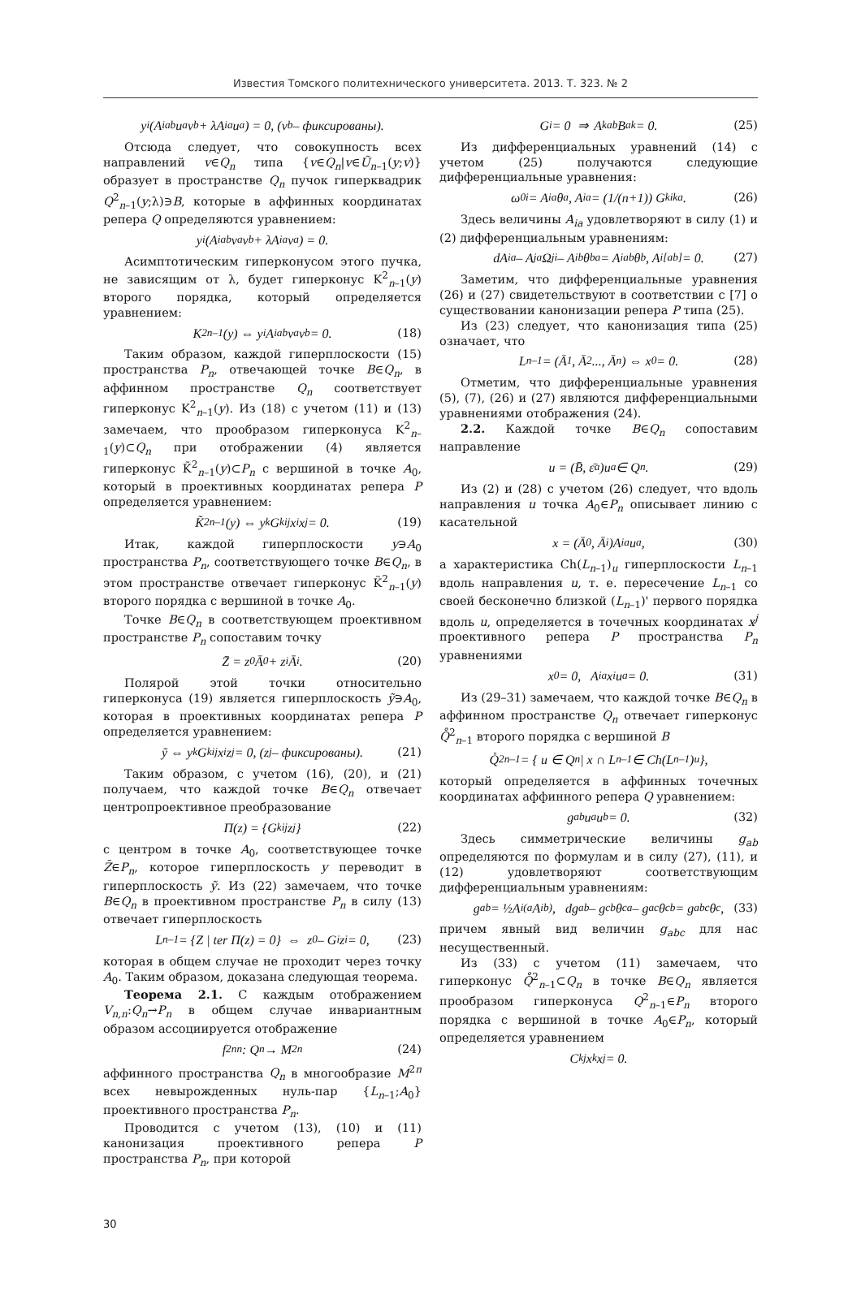Известия Томского политехнического университета. 2013. Т. 323. № 2
y<sub>i</sub>(A<sup>i</sup><sub>ab</sub>u<sup>a</sup>v<sup>b</sup> + λA<sup>i</sup><sub>a</sub>u<sup>a</sup>) = 0, (v<sup>b</sup> – фиксированы).
Отсюда следует, что совокупность всех направлений v∈Q<sub>n</sub> типа {v∈Q<sub>n</sub>|v∈Ũ<sub>n</sub><sub>–1</sub>(y;v)} образует в пространстве Q<sub>n</sub> пучок гиперквадрик Q<sup>2</sup><sub>n–1</sub>(y;λ)∋B, которые в аффинных координатах репера Q определяются уравнением:
y<sub>i</sub>(A<sup>i</sup><sub>ab</sub>v<sup>a</sup>v<sup>b</sup> + λA<sup>i</sup><sub>a</sub>v<sup>a</sup>) = 0.
Асимптотическим гиперконусом этого пучка, не зависящим от λ, будет гиперконус K<sup>2</sup><sub>n–1</sub>(y) второго порядка, который определяется уравнением:
K<sup>2</sup><sub>n–1</sub>(y) ⇔ y<sub>i</sub>A<sup>i</sup><sub>ab</sub>v<sup>a</sup>v<sup>b</sup> = 0. (18)
Таким образом, каждой гиперплоскости (15) пространства P<sub>n</sub>, отвечающей точке B∈Q<sub>n</sub>, в аффинном пространстве Q<sub>n</sub> соответствует гиперконус K<sup>2</sup><sub>n–1</sub>(y). Из (18) с учетом (11) и (13) замечаем, что прообразом гиперконуса K<sup>2</sup><sub>n–1</sub>(y)⊂Q<sub>n</sub> при отображении (4) является гиперконус K̃<sup>2</sup><sub>n–1</sub>(y)⊂P<sub>n</sub> с вершиной в точке A<sub>0</sub>, который в проективных координатах репера P определяется уравнением:
K̃<sup>2</sup><sub>n–1</sub>(y) ⇔ y<sub>k</sub>G<sup>k</sup><sub>ij</sub>x<sup>i</sup>x<sup>j</sup> = 0. (19)
Итак, каждой гиперплоскости y∋A<sub>0</sub> пространства P<sub>n</sub>, соответствующего точке B∈Q<sub>n</sub>, в этом пространстве отвечает гиперконус K̃<sup>2</sup><sub>n–1</sub>(y) второго порядка с вершиной в точке A<sub>0</sub>.
Точке B∈Q<sub>n</sub> в соответствующем проективном пространстве P<sub>n</sub> сопоставим точку
Z̄ = z<sup>0</sup>Ā<sub>0</sub> + z<sup>i</sup>Ā<sub>i</sub>. (20)
Полярой этой точки относительно гиперконуса (19) является гиперплоскость ỹ∋A<sub>0</sub>, которая в проективных координатах репера P определяется уравнением:
ỹ ⇔ y<sub>k</sub>G<sup>k</sup><sub>ij</sub>x<sup>i</sup>z<sup>j</sup> = 0, (z<sup>j</sup> – фиксированы). (21)
Таким образом, с учетом (16), (20), и (21) получаем, что каждой точке B∈Q<sub>n</sub> отвечает центропроективное преобразование
Π(z) = {G<sup>k</sup><sub>ij</sub>z<sup>j</sup>} (22)
с центром в точке A<sub>0</sub>, соответствующее точке Z̄∈P<sub>n</sub>, которое гиперплоскость y переводит в гиперплоскость ỹ. Из (22) замечаем, что точке B∈Q<sub>n</sub> в проективном пространстве P<sub>n</sub> в силу (13) отвечает гиперплоскость
L<sub>n–1</sub> = {Z | ter Π(z) = 0} ⇔ z<sup>0</sup> – G<sub>i</sub>z<sup>i</sup> = 0, (23)
которая в общем случае не проходит через точку A<sub>0</sub>. Таким образом, доказана следующая теорема.
Теорема 2.1. С каждым отображением V<sub>n,n</sub>:Q<sub>n</sub>→P<sub>n</sub> в общем случае инвариантным образом ассоциируется отображение
f<sup>2n</sup><sub>n</sub> : Q<sub>n</sub> → M<sup>2n</sup> (24)
аффинного пространства Q<sub>n</sub> в многообразие M<sup>2n</sup> всех невырожденных нуль-пар {L<sub>n–1</sub>;A<sub>0</sub>} проективного пространства P<sub>n</sub>.
Проводится с учетом (13), (10) и (11) канонизация проективного репера P пространства P<sub>n</sub>, при которой
G<sub>i</sub> = 0 ⇒ A<sup>k</sup><sub>ab</sub>B<sup>a</sup><sub>k</sub> = 0. (25)
Из дифференциальных уравнений (14) с учетом (25) получаются следующие дифференциальные уравнения:
ω<sup>0</sup><sub>i</sub> = A<sub>ia</sub>θ<sup>a</sup>, A<sub>ia</sub> = (1/(n+1)) G<sup>k</sup><sub>ika</sub>. (26)
Здесь величины A<sub>ia</sub> удовлетворяют в силу (1) и (2) дифференциальным уравнениям:
dA<sub>ia</sub> – A<sub>ja</sub>Ω<sup>j</sup><sub>i</sub> – A<sub>ib</sub>θ<sup>b</sup><sub>a</sub> = A<sub>iab</sub>θ<sup>b</sup>, A<sub>i[ab]</sub> = 0. (27)
Заметим, что дифференциальные уравнения (26) и (27) свидетельствуют в соответствии с [7] о существовании канонизации репера P типа (25).
Из (23) следует, что канонизация типа (25) означает, что
L<sub>n–1</sub> = (Ā<sub>1</sub>, Ā<sub>2</sub>..., Ā<sub>n</sub>) ⇔ x<sup>0</sup> = 0. (28)
Отметим, что дифференциальные уравнения (5), (7), (26) и (27) являются дифференциальными уравнениями отображения (24).
2.2. Каждой точке B∈Q<sub>n</sub> сопоставим направление
u = (B̄, ε̄<sub>a</sub>)u<sup>a</sup> ∈ Q<sub>n</sub>. (29)
Из (2) и (28) с учетом (26) следует, что вдоль направления u точка A<sub>0</sub>∈P<sub>n</sub> описывает линию с касательной
x = (Ā<sub>0</sub>, Ā<sub>i</sub>)A<sup>i</sup><sub>a</sub>u<sup>a</sup>, (30)
а характеристика Ch(L<sub>n–1</sub>)<sub>u</sub> гиперплоскости L<sub>n–1</sub> вдоль направления u, т. е. пересечение L<sub>n–1</sub> со своей бесконечно близкой (L<sub>n–1</sub>)' первого порядка вдоль u, определяется в точечных координатах x<sup>j</sup> проективного репера P пространства P<sub>n</sub> уравнениями
x<sup>0</sup> = 0, A<sub>ia</sub>x<sup>i</sup>u<sup>a</sup> = 0. (31)
Из (29–31) замечаем, что каждой точке B∈Q<sub>n</sub> в аффинном пространстве Q<sub>n</sub> отвечает гиперконус Q̊<sup>2</sup><sub>n–1</sub> второго порядка с вершиной B
Q̊<sup>2</sup><sub>n–1</sub> = { u ∈ Q<sub>n</sub> | x ∩ L<sub>n–1</sub> ∈ Ch(L<sub>n–1</sub>)<sub>u</sub> },
который определяется в аффинных точечных координатах аффинного репера Q уравнением:
g<sub>ab</sub>u<sup>a</sup>u<sup>b</sup> = 0. (32)
Здесь симметрические величины g<sub>ab</sub> определяются по формулам и в силу (27), (11), и (12) удовлетворяют соответствующим дифференциальным уравнениям:
g<sub>ab</sub> = ½A<sub>i(a</sub>A<sup>i</sup><sub>b)</sub>, dg<sub>ab</sub> – g<sub>cb</sub>θ<sup>c</sup><sub>a</sub> – g<sub>ac</sub>θ<sup>c</sup><sub>b</sub> = g<sub>abc</sub>θ<sup>c</sup>, (33)
причем явный вид величин g<sub>abc</sub> для нас несущественный.
Из (33) с учетом (11) замечаем, что гиперконус Q̊<sup>2</sup><sub>n–1</sub>⊂Q<sub>n</sub> в точке B∈Q<sub>n</sub> является прообразом гиперконуса Q<sup>2</sup><sub>n–1</sub>∈P<sub>n</sub> второго порядка с вершиной в точке A<sub>0</sub>∈P<sub>n</sub>, который определяется уравнением
C<sub>kj</sub>x<sup>k</sup>x<sup>j</sup> = 0.
30